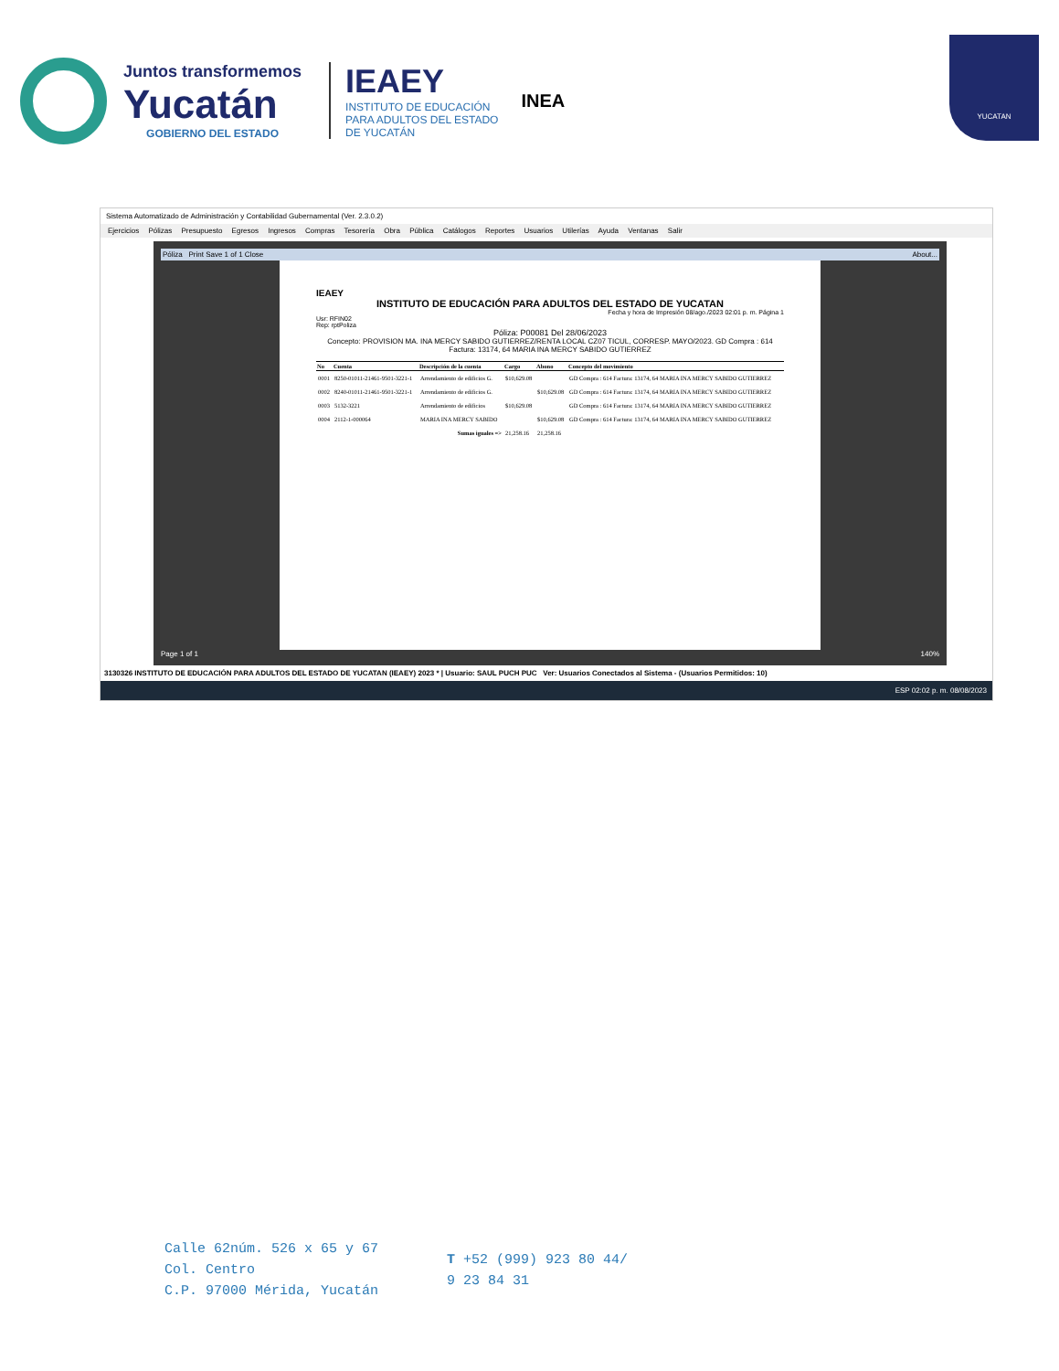Juntos transformemos
Yucatán
GOBIERNO DEL ESTADO
IEAEY
INSTITUTO DE EDUCACIÓN
PARA ADULTOS DEL ESTADO
DE YUCATÁN
INEA
YUCATAN
Sistema Automatizado de Administración y Contabilidad Gubernamental (Ver. 2.3.0.2)
Ejercicios Pólizas Presupuesto Egresos Ingresos Compras Tesorería Obra Pública Catálogos Reportes Usuarios Utilerías Ayuda Ventanas Salir
Póliza Print Save 1 of 1 Close About...
IEAEY
INSTITUTO DE EDUCACIÓN PARA ADULTOS DEL ESTADO DE YUCATAN
Fecha y hora de Impresión 08/ago./2023 02:01 p. m. Página 1
Usr: RFIN02
Rep: rptPoliza
Póliza: P00081 Del 28/06/2023
Concepto: PROVISION MA. INA MERCY SABIDO GUTIERREZ/RENTA LOCAL CZ07 TICUL, CORRESP. MAYO/2023. GD Compra : 614 Factura: 13174, 64 MARIA INA MERCY SABIDO GUTIERREZ
| No | Cuenta | Descripción de la cuenta | Cargo | Abono | Concepto del movimiento |
| --- | --- | --- | --- | --- | --- |
| 0001 | 8250-01011-21461-9501-3221-1 | Arrendamiento de edificios G. | $10,629.08 | | GD Compra : 614 Factura: 13174, 64 MARIA INA MERCY SABIDO GUTIERREZ |
| 0002 | 8240-01011-21461-9501-3221-1 | Arrendamiento de edificios G. | | $10,629.08 | GD Compra : 614 Factura: 13174, 64 MARIA INA MERCY SABIDO GUTIERREZ |
| 0003 | 5132-3221 | Arrendamiento de edificios | $10,629.08 | | GD Compra : 614 Factura: 13174, 64 MARIA INA MERCY SABIDO GUTIERREZ |
| 0004 | 2112-1-000064 | MARIA INA MERCY SABIDO | | $10,629.08 | GD Compra : 614 Factura: 13174, 64 MARIA INA MERCY SABIDO GUTIERREZ |
| | | Sumas iguales => | 21,258.16 | 21,258.16 | |
Page 1 of 1 140%
3130326 INSTITUTO DE EDUCACIÓN PARA ADULTOS DEL ESTADO DE YUCATAN (IEAEY) 2023 * | Usuario: SAUL PUCH PUC Ver: Usuarios Conectados al Sistema - (Usuarios Permitidos: 10)
ESP 02:02 p. m. 08/08/2023
Calle 62núm. 526 x 65 y 67
Col. Centro
C.P. 97000 Mérida, Yucatán
T +52 (999) 923 80 44/
9 23 84 31